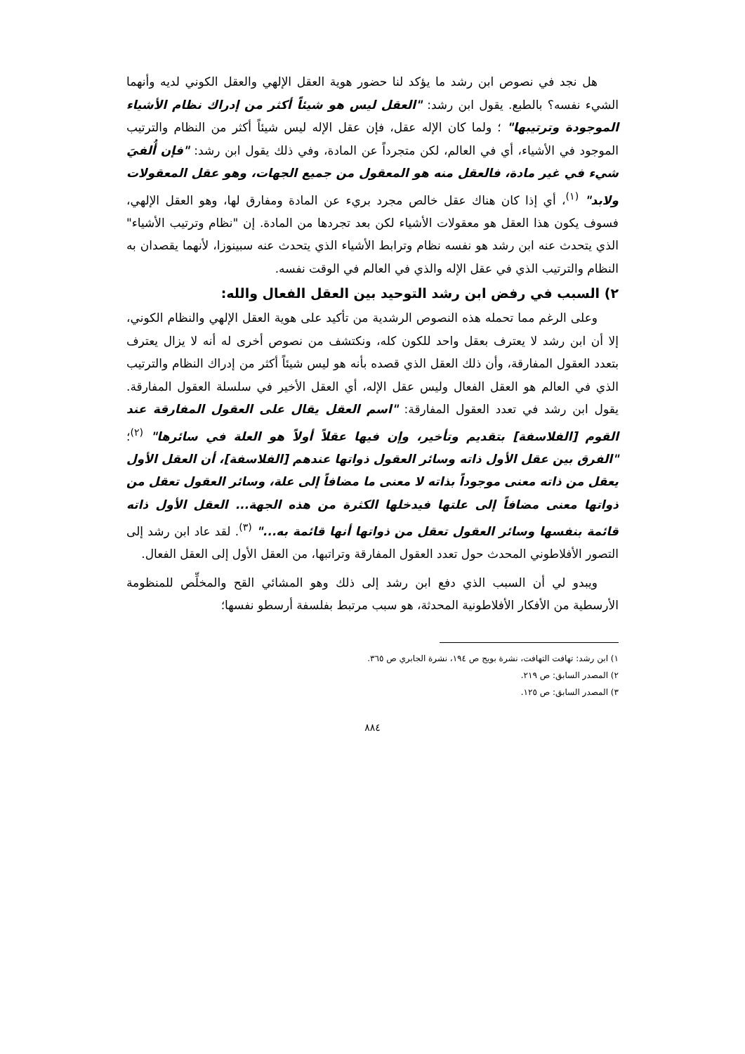هل نجد في نصوص ابن رشد ما يؤكد لنا حضور هوية العقل الإلهي والعقل الكوني لديه وأنهما الشيء نفسه؟ بالطبع. يقول ابن رشد: "العقل ليس هو شيئاً أكثر من إدراك نظام الأشياء الموجودة وترتيبها" ؛ ولما كان الإله عقل، فإن عقل الإله ليس شيئاً أكثر من النظام والترتيب الموجود في الأشياء، أي في العالم، لكن متجرداً عن المادة، وفي ذلك يقول ابن رشد: "فإن أُلفيَ شيء في غير مادة، فالعقل منه هو المعقول من جميع الجهات، وهو عقل المعقولات ولابد" <sup>(١)</sup>، أي إذا كان هناك عقل خالص مجرد بريء عن المادة ومفارق لها، وهو العقل الإلهي، فسوف يكون هذا العقل هو معقولات الأشياء لكن بعد تجردها من المادة. إن "نظام وترتيب الأشياء" الذي يتحدث عنه ابن رشد هو نفسه نظام وترابط الأشياء الذي يتحدث عنه سبينوزا، لأنهما يقصدان به النظام والترتيب الذي في عقل الإله والذي في العالم في الوقت نفسه.
٢) السبب في رفض ابن رشد التوحيد بين العقل الفعال والله:
وعلى الرغم مما تحمله هذه النصوص الرشدية من تأكيد على هوية العقل الإلهي والنظام الكوني، إلا أن ابن رشد لا يعترف بعقل واحد للكون كله، ونكتشف من نصوص أخرى له أنه لا يزال يعترف بتعدد العقول المفارقة، وأن ذلك العقل الذي قصده بأنه هو ليس شيئاً أكثر من إدراك النظام والترتيب الذي في العالم هو العقل الفعال وليس عقل الإله، أي العقل الأخير في سلسلة العقول المفارقة. يقول ابن رشد في تعدد العقول المفارقة: "اسم العقل يقال على العقول المفارقة عند القوم [الفلاسفة] بتقديم وتأخير، وإن فيها عقلاً أولاً هو العلة في سائرها" <sup>(٢)</sup>؛ "الفرق بين عقل الأول ذاته وسائر العقول ذواتها عندهم [الفلاسفة]، أن العقل الأول يعقل من ذاته معنى موجوداً بذاته لا معنى ما مضافاً إلى علة، وسائر العقول تعقل من ذواتها معنى مضافاً إلى علتها فيدخلها الكثرة من هذه الجهة... العقل الأول ذاته قائمة بنفسها وسائر العقول تعقل من ذواتها أنها قائمة به..." <sup>(٣)</sup>. لقد عاد ابن رشد إلى التصور الأفلاطوني المحدث حول تعدد العقول المفارقة وتراتبها، من العقل الأول إلى العقل الفعال.
ويبدو لي أن السبب الذي دفع ابن رشد إلى ذلك وهو المشائي القح والمخلِّص للمنظومة الأرسطية من الأفكار الأفلاطونية المحدثة، هو سبب مرتبط بفلسفة أرسطو نفسها؛
١) ابن رشد: تهافت التهافت، نشرة بويج ص ١٩٤، نشرة الجابري ص ٣٦٥.
٢) المصدر السابق: ص ٢١٩.
٣) المصدر السابق: ص ١٢٥.
٨٨٤